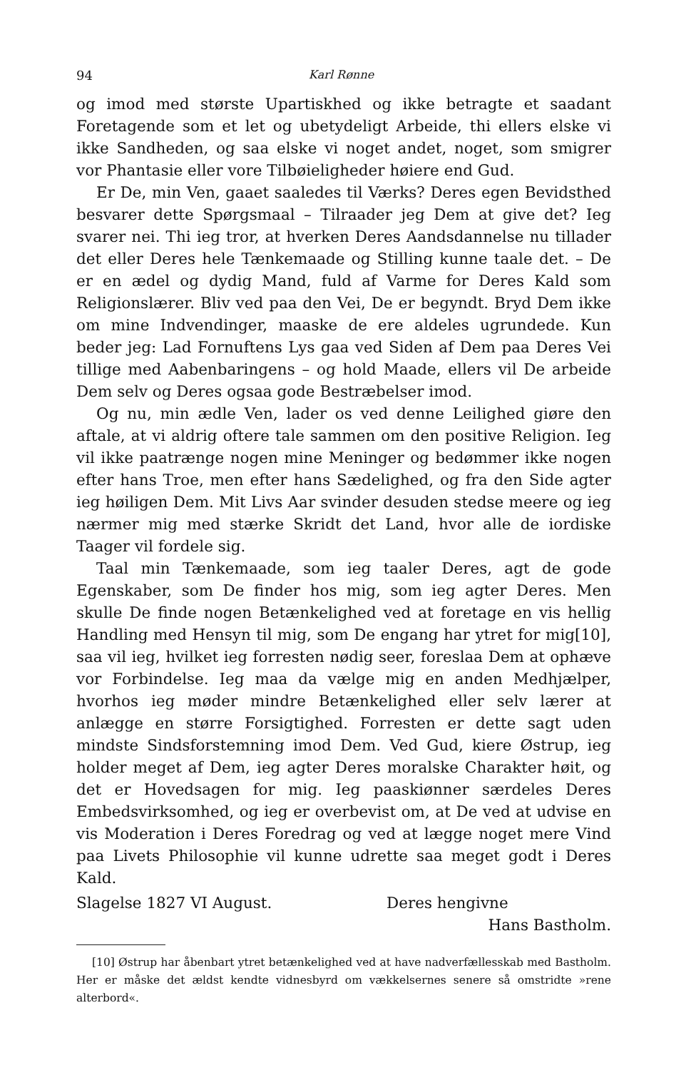94 Karl Rønne
og imod med største Upartiskhed og ikke betragte et saadant Foretagende som et let og ubetydeligt Arbeide, thi ellers elske vi ikke Sandheden, og saa elske vi noget andet, noget, som smigrer vor Phantasie eller vore Tilbøieligheder høiere end Gud.
Er De, min Ven, gaaet saaledes til Værks? Deres egen Bevidsthed besvarer dette Spørgsmaal – Tilraader jeg Dem at give det? Ieg svarer nei. Thi ieg tror, at hverken Deres Aandsdannelse nu tillader det eller Deres hele Tænkemaade og Stilling kunne taale det. – De er en ædel og dydig Mand, fuld af Varme for Deres Kald som Religionslærer. Bliv ved paa den Vei, De er begyndt. Bryd Dem ikke om mine Indvendinger, maaske de ere aldeles ugrundede. Kun beder jeg: Lad Fornuftens Lys gaa ved Siden af Dem paa Deres Vei tillige med Aabenbaringens – og hold Maade, ellers vil De arbeide Dem selv og Deres ogsaa gode Bestræbelser imod.
Og nu, min ædle Ven, lader os ved denne Leilighed giøre den aftale, at vi aldrig oftere tale sammen om den positive Religion. Ieg vil ikke paatrænge nogen mine Meninger og bedømmer ikke nogen efter hans Troe, men efter hans Sædelighed, og fra den Side agter ieg høiligen Dem. Mit Livs Aar svinder desuden stedse meere og ieg nærmer mig med stærke Skridt det Land, hvor alle de iordiske Taager vil fordele sig.
Taal min Tænkemaade, som ieg taaler Deres, agt de gode Egenskaber, som De finder hos mig, som ieg agter Deres. Men skulle De finde nogen Betænkelighed ved at foretage en vis hellig Handling med Hensyn til mig, som De engang har ytret for mig[10], saa vil ieg, hvilket ieg forresten nødig seer, foreslaa Dem at ophæve vor Forbindelse. Ieg maa da vælge mig en anden Medhjælper, hvorhos ieg møder mindre Betænkelighed eller selv lærer at anlægge en større Forsigtighed. Forresten er dette sagt uden mindste Sindsforstemning imod Dem. Ved Gud, kiere Østrup, ieg holder meget af Dem, ieg agter Deres moralske Charakter høit, og det er Hovedsagen for mig. Ieg paaskiønner særdeles Deres Embedsvirksomhed, og ieg er overbevist om, at De ved at udvise en vis Moderation i Deres Foredrag og ved at lægge noget mere Vind paa Livets Philosophie vil kunne udrette saa meget godt i Deres Kald.
Slagelse 1827 VI August. Deres hengivne
Hans Bastholm.
[10] Østrup har åbenbart ytret betænkelighed ved at have nadverfællesskab med Bastholm. Her er måske det ældst kendte vidnesbyrd om vækkelsernes senere så omstridte »rene alterbord«.